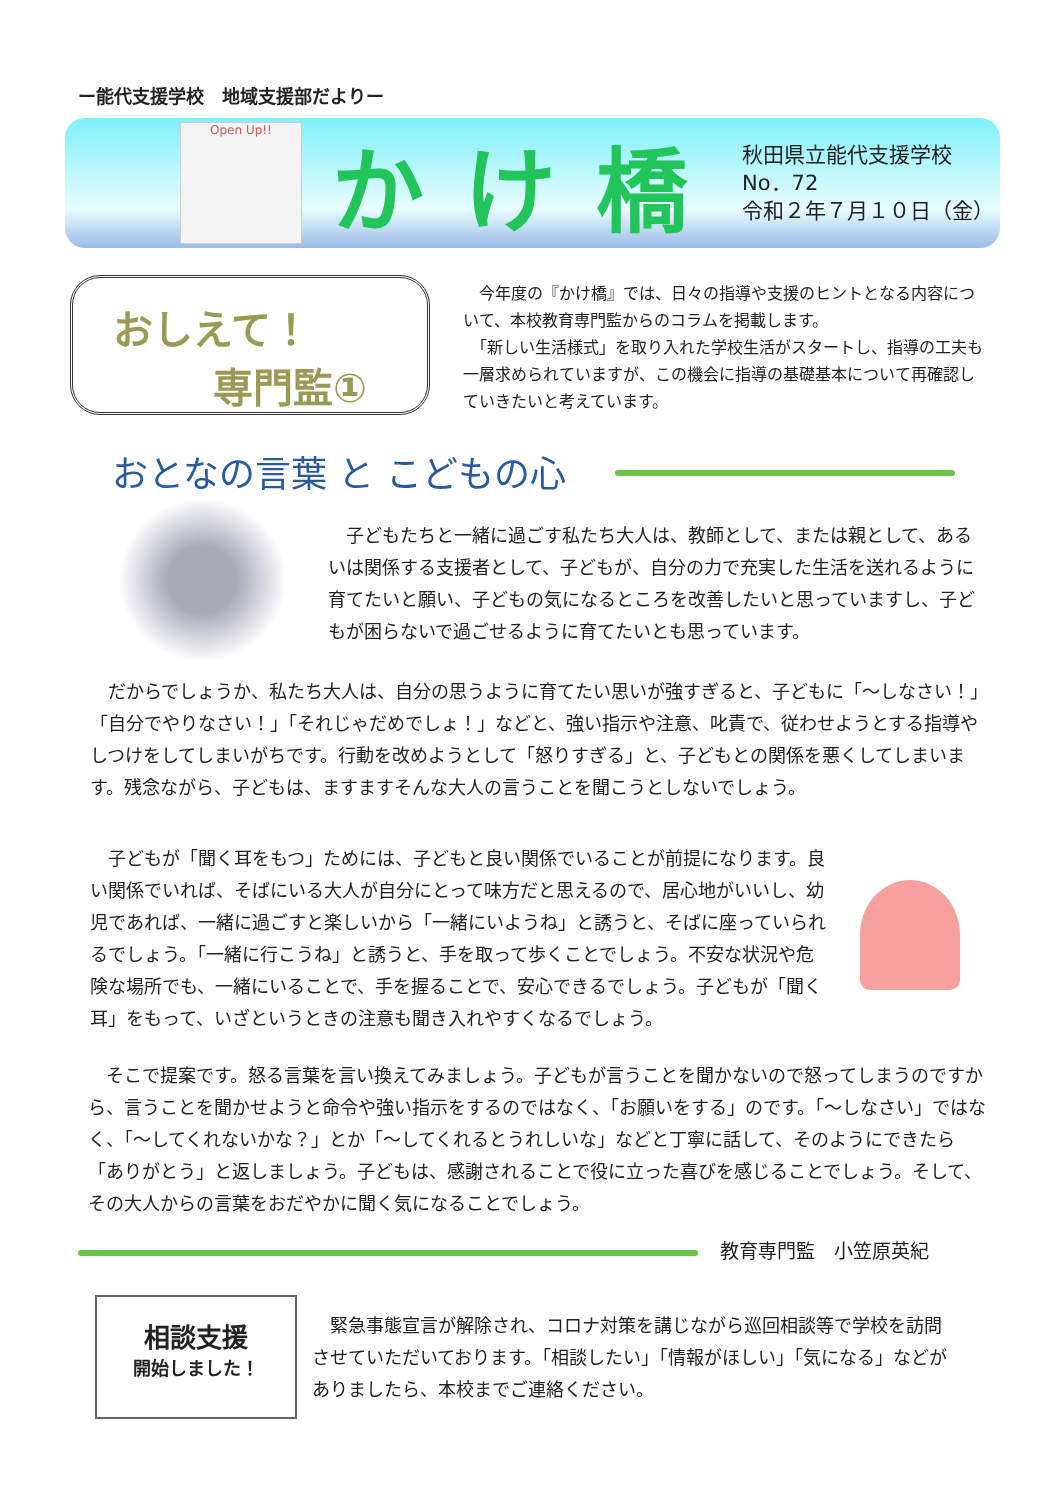ー能代支援学校　地域支援部だよりー
Open Up!!
かけ橋
秋田県立能代支援学校
No．72
令和２年７月１０日（金）
おしえて！
専門監①
　今年度の『かけ橋』では、日々の指導や支援のヒントとなる内容について、本校教育専門監からのコラムを掲載します。
　「新しい生活様式」を取り入れた学校生活がスタートし、指導の工夫も一層求められていますが、この機会に指導の基礎基本について再確認していきたいと考えています。
おとなの言葉 と こどもの心
　子どもたちと一緒に過ごす私たち大人は、教師として、または親として、あるいは関係する支援者として、子どもが、自分の力で充実した生活を送れるように育てたいと願い、子どもの気になるところを改善したいと思っていますし、子どもが困らないで過ごせるように育てたいとも思っています。
　だからでしょうか、私たち大人は、自分の思うように育てたい思いが強すぎると、子どもに「～しなさい！」「自分でやりなさい！」「それじゃだめでしょ！」などと、強い指示や注意、叱責で、従わせようとする指導やしつけをしてしまいがちです。行動を改めようとして「怒りすぎる」と、子どもとの関係を悪くしてしまいます。残念ながら、子どもは、ますますそんな大人の言うことを聞こうとしないでしょう。
　子どもが「聞く耳をもつ」ためには、子どもと良い関係でいることが前提になります。良い関係でいれば、そばにいる大人が自分にとって味方だと思えるので、居心地がいいし、幼児であれば、一緒に過ごすと楽しいから「一緒にいようね」と誘うと、そばに座っていられるでしょう。「一緒に行こうね」と誘うと、手を取って歩くことでしょう。不安な状況や危険な場所でも、一緒にいることで、手を握ることで、安心できるでしょう。子どもが「聞く耳」をもって、いざというときの注意も聞き入れやすくなるでしょう。
　そこで提案です。怒る言葉を言い換えてみましょう。子どもが言うことを聞かないので怒ってしまうのですから、言うことを聞かせようと命令や強い指示をするのではなく、「お願いをする」のです。「～しなさい」ではなく、「～してくれないかな？」とか「～してくれるとうれしいな」などと丁寧に話して、そのようにできたら「ありがとう」と返しましょう。子どもは、感謝されることで役に立った喜びを感じることでしょう。そして、その大人からの言葉をおだやかに聞く気になることでしょう。
教育専門監　小笠原英紀
相談支援
開始しました！
　緊急事態宣言が解除され、コロナ対策を講じながら巡回相談等で学校を訪問させていただいております。「相談したい」「情報がほしい」「気になる」などがありましたら、本校までご連絡ください。